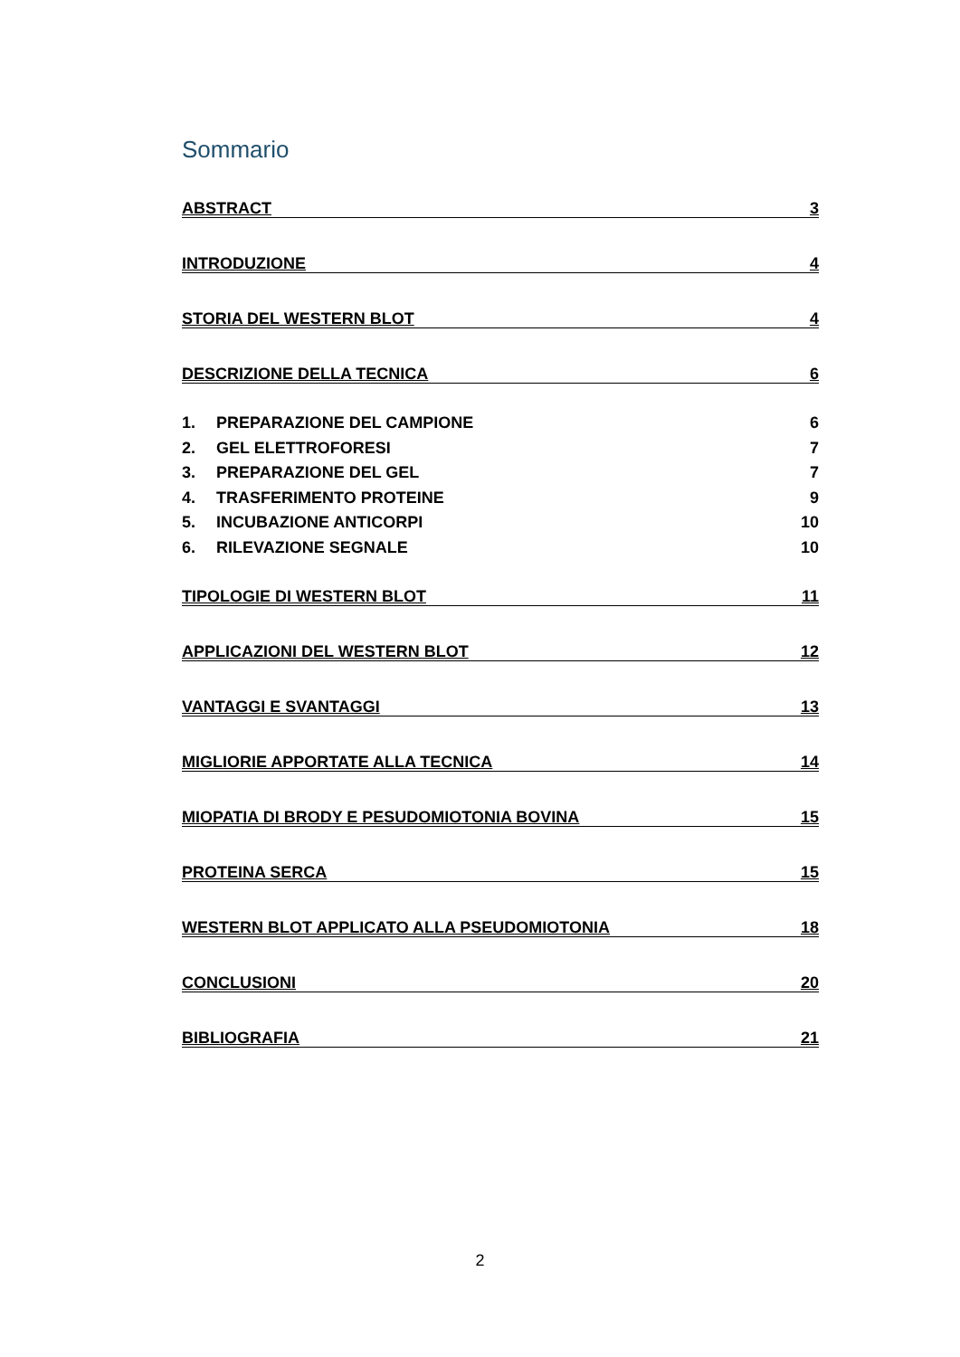Sommario
ABSTRACT 3
INTRODUZIONE 4
STORIA DEL WESTERN BLOT 4
DESCRIZIONE DELLA TECNICA 6
1. PREPARAZIONE DEL CAMPIONE 6
2. GEL ELETTROFORESI 7
3. PREPARAZIONE DEL GEL 7
4. TRASFERIMENTO PROTEINE 9
5. INCUBAZIONE ANTICORPI 10
6. RILEVAZIONE SEGNALE 10
TIPOLOGIE DI WESTERN BLOT 11
APPLICAZIONI DEL WESTERN BLOT 12
VANTAGGI E SVANTAGGI 13
MIGLIORIE APPORTATE ALLA TECNICA 14
MIOPATIA DI BRODY E PESUDOMIOTONIA BOVINA 15
PROTEINA SERCA 15
WESTERN BLOT APPLICATO ALLA PSEUDOMIOTONIA 18
CONCLUSIONI 20
BIBLIOGRAFIA 21
2